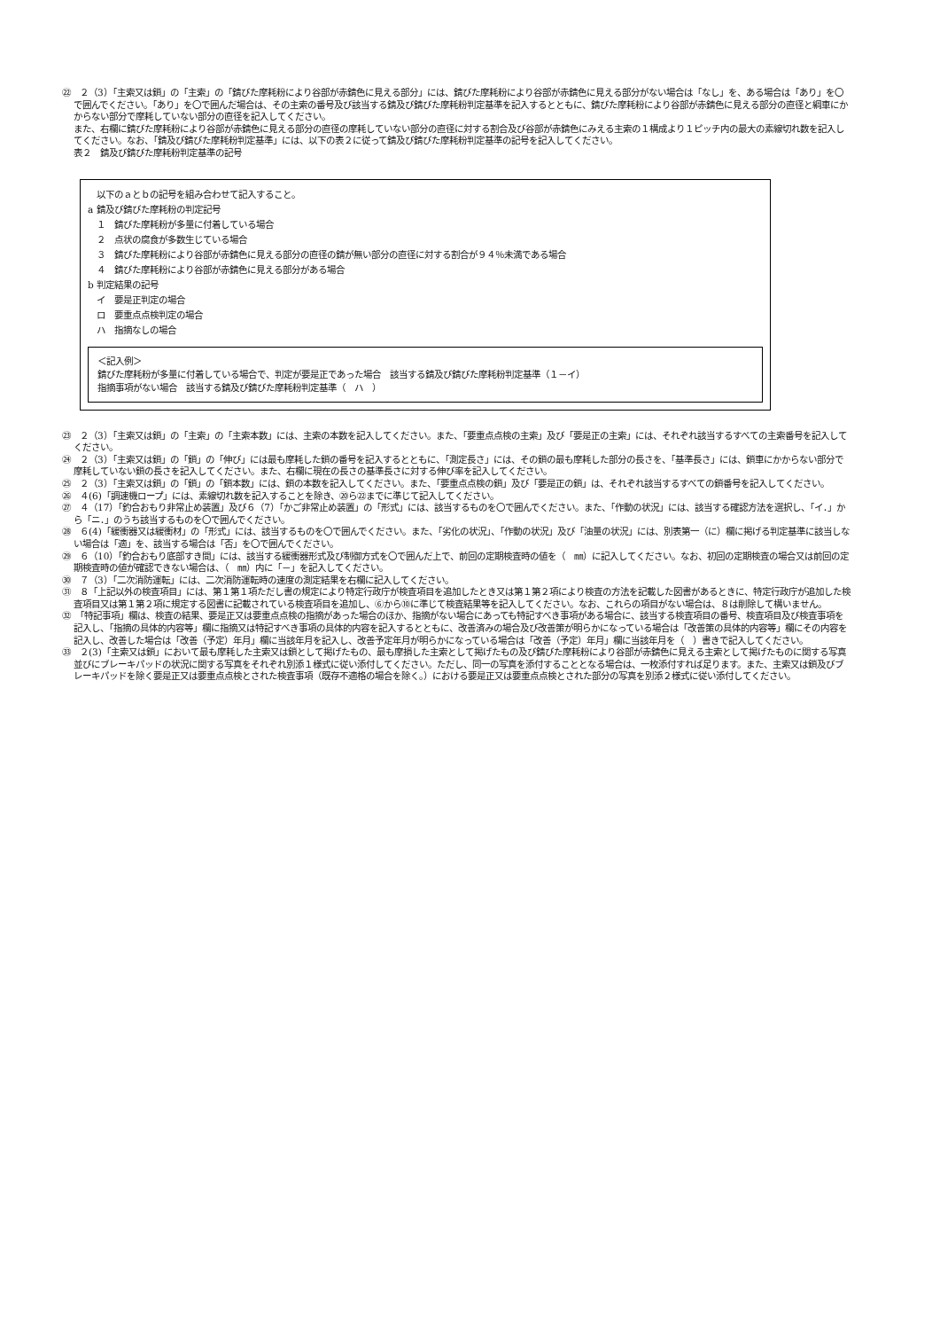㉒　２（3）「主索又は鎖」の「主索」の「錆びた摩耗粉により谷部が赤錆色に見える部分」には、錆びた摩耗粉により谷部が赤錆色に見える部分がない場合は「なし」を、ある場合は「あり」を〇で囲んでください。「あり」を〇で囲んだ場合は、その主索の番号及び該当する錆及び錆びた摩耗粉判定基準を記入するとともに、錆びた摩耗粉により谷部が赤錆色に見える部分の直径と綱車にかからない部分で摩耗していない部分の直径を記入してください。
また、右欄に錆びた摩耗粉により谷部が赤錆色に見える部分の直径の摩耗していない部分の直径に対する割合及び谷部が赤錆色にみえる主索の１構成より１ピッチ内の最大の素線切れ数を記入してください。なお、「錆及び錆びた摩耗粉判定基準」には、以下の表２に従って錆及び錆びた摩耗粉判定基準の記号を記入してください。
表２　錆及び錆びた摩耗粉判定基準の記号
　以下のａとｂの記号を組み合わせて記入すること。
a 錆及び錆びた摩耗粉の判定記号
　１　錆びた摩耗粉が多量に付着している場合
　２　点状の腐食が多数生じている場合
　３　錆びた摩耗粉により谷部が赤錆色に見える部分の直径の錆が無い部分の直径に対する割合が９４％未満である場合
　４　錆びた摩耗粉により谷部が赤錆色に見える部分がある場合
b 判定結果の記号
　イ　要是正判定の場合
　ロ　要重点点検判定の場合
　ハ　指摘なしの場合
＜記入例＞
錆びた摩耗粉が多量に付着している場合で、判定が要是正であった場合　該当する錆及び錆びた摩耗粉判定基準（１－イ）
指摘事項がない場合　該当する錆及び錆びた摩耗粉判定基準（　ハ　）
㉓　２（3）「主索又は鎖」の「主索」の「主索本数」には、主索の本数を記入してください。また、「要重点点検の主索」及び「要是正の主索」には、それぞれ該当するすべての主索番号を記入してください。
㉔　２（3）「主索又は鎖」の「鎖」の「伸び」には最も摩耗した鎖の番号を記入するとともに、「測定長さ」には、その鎖の最も摩耗した部分の長さを、「基準長さ」には、鎖車にかからない部分で摩耗していない鎖の長さを記入してください。また、右欄に現在の長さの基準長さに対する伸び率を記入してください。
㉕　２（3）「主索又は鎖」の「鎖」の「鎖本数」には、鎖の本数を記入してください。また、「要重点点検の鎖」及び「要是正の鎖」は、それぞれ該当するすべての鎖番号を記入してください。
㉖　４(6)「調速機ロープ」には、素線切れ数を記入することを除き、⑳ら㉒までに準じて記入してください。
㉗　４（17）「釣合おもり非常止め装置」及び６（7）「かご非常止め装置」の「形式」には、該当するものを〇で囲んでください。また、「作動の状況」には、該当する確認方法を選択し、「イ．」から「ニ．」のうち該当するものを〇で囲んでください。
㉘　６(4)「緩衝器又は緩衝材」の「形式」には、該当するものを〇で囲んでください。また、「劣化の状況」、「作動の状況」及び「油量の状況」には、別表第一（に）欄に掲げる判定基準に該当しない場合は「適」を、該当する場合は「否」を〇で囲んでください。
㉙　６（10）「釣合おもり底部すき間」には、該当する緩衝器形式及び制御方式を〇で囲んだ上で、前回の定期検査時の値を（　㎜）に記入してください。なお、初回の定期検査の場合又は前回の定期検査時の値が確認できない場合は、（　㎜）内に「－」を記入してください。
㉚　７（3）「二次消防運転」には、二次消防運転時の速度の測定結果を右欄に記入してください。
㉛　８「上記以外の検査項目」には、第１第１項ただし書の規定により特定行政庁が検査項目を追加したとき又は第１第２項により検査の方法を記載した図書があるときに、特定行政庁が追加した検査項目又は第１第２項に規定する図書に記載されている検査項目を追加し、⑥から⑩に準じて検査結果等を記入してください。なお、これらの項目がない場合は、８は削除して構いません。
㉜　「特記事項」欄は、検査の結果、要是正又は要重点点検の指摘があった場合のほか、指摘がない場合にあっても特記すべき事項がある場合に、該当する検査項目の番号、検査項目及び検査事項を記入し、「指摘の具体的内容等」欄に指摘又は特記すべき事項の具体的内容を記入するとともに、改善済みの場合及び改善策が明らかになっている場合は「改善策の具体的内容等」欄にその内容を記入し、改善した場合は「改善（予定）年月」欄に当該年月を記入し、改善予定年月が明らかになっている場合は「改善（予定）年月」欄に当該年月を（　）書きで記入してください。
㉝　２(3)「主索又は鎖」において最も摩耗した主索又は鎖として掲げたもの、最も摩損した主索として掲げたもの及び錆びた摩耗粉により谷部が赤錆色に見える主索として掲げたものに関する写真並びにブレーキパッドの状況に関する写真をそれぞれ別添１様式に従い添付してください。ただし、同一の写真を添付することとなる場合は、一枚添付すれば足ります。また、主索又は鎖及びブレーキパッドを除く要是正又は要重点点検とされた検査事項（既存不適格の場合を除く。）における要是正又は要重点点検とされた部分の写真を別添２様式に従い添付してください。